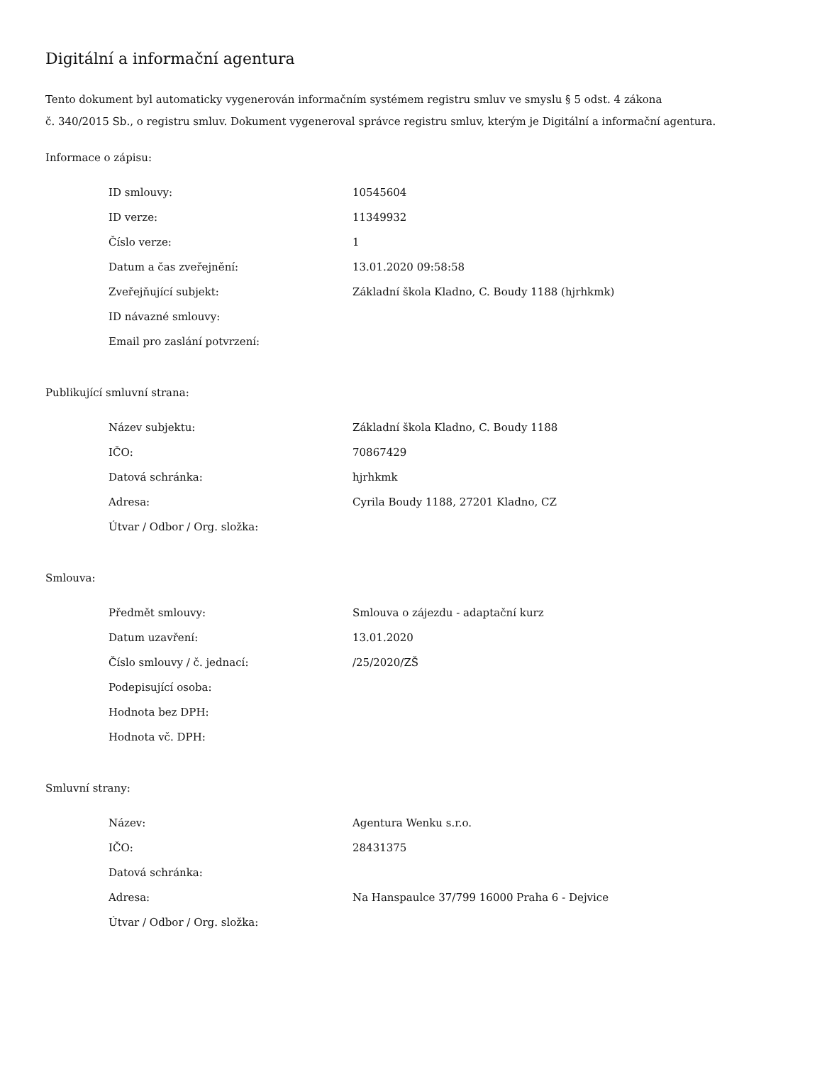Digitální a informační agentura
Tento dokument byl automaticky vygenerován informačním systémem registru smluv ve smyslu § 5 odst. 4 zákona
č. 340/2015 Sb., o registru smluv. Dokument vygeneroval správce registru smluv, kterým je Digitální a informační agentura.
Informace o zápisu:
| ID smlouvy: | 10545604 |
| ID verze: | 11349932 |
| Číslo verze: | 1 |
| Datum a čas zveřejnění: | 13.01.2020 09:58:58 |
| Zveřejňující subjekt: | Základní škola Kladno, C. Boudy 1188 (hjrhkmk) |
| ID návazné smlouvy: | |
| Email pro zaslání potvrzení: | |
Publikující smluvní strana:
| Název subjektu: | Základní škola Kladno, C. Boudy 1188 |
| IČO: | 70867429 |
| Datová schránka: | hjrhkmk |
| Adresa: | Cyrila Boudy 1188, 27201 Kladno, CZ |
| Útvar / Odbor / Org. složka: | |
Smlouva:
| Předmět smlouvy: | Smlouva o zájezdu - adaptační kurz |
| Datum uzavření: | 13.01.2020 |
| Číslo smlouvy / č. jednací: | /25/2020/ZŠ |
| Podepisující osoba: | |
| Hodnota bez DPH: | |
| Hodnota vč. DPH: | |
Smluvní strany:
| Název: | Agentura Wenku s.r.o. |
| IČO: | 28431375 |
| Datová schránka: | |
| Adresa: | Na Hanspaulce 37/799 16000 Praha 6 - Dejvice |
| Útvar / Odbor / Org. složka: | |